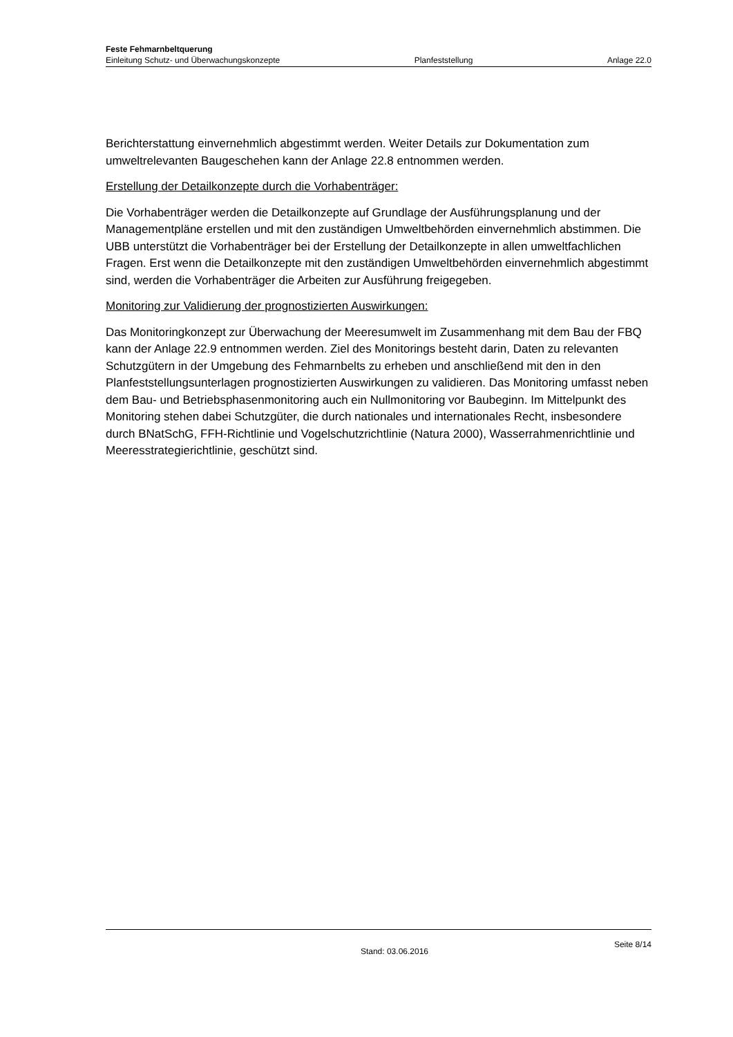Feste Fehmarnbeltquerung
Einleitung Schutz- und Überwachungskonzepte Planfeststellung Anlage 22.0
Berichterstattung einvernehmlich abgestimmt werden. Weiter Details zur Dokumentation zum umweltrelevanten Baugeschehen kann der Anlage 22.8 entnommen werden.
Erstellung der Detailkonzepte durch die Vorhabenträger:
Die Vorhabenträger werden die Detailkonzepte auf Grundlage der Ausführungsplanung und der Managementpläne erstellen und mit den zuständigen Umweltbehörden einvernehmlich abstimmen. Die UBB unterstützt die Vorhabenträger bei der Erstellung der Detailkonzepte in allen umweltfachlichen Fragen. Erst wenn die Detailkonzepte mit den zuständigen Umweltbehörden einvernehmlich abgestimmt sind, werden die Vorhabenträger die Arbeiten zur Ausführung freigegeben.
Monitoring zur Validierung der prognostizierten Auswirkungen:
Das Monitoringkonzept zur Überwachung der Meeresumwelt im Zusammenhang mit dem Bau der FBQ kann der Anlage 22.9 entnommen werden. Ziel des Monitorings besteht darin, Daten zu relevanten Schutzgütern in der Umgebung des Fehmarnbelts zu erheben und anschließend mit den in den Planfeststellungsunterlagen prognostizierten Auswirkungen zu validieren. Das Monitoring umfasst neben dem Bau- und Betriebsphasenmonitoring auch ein Nullmonitoring vor Baubeginn. Im Mittelpunkt des Monitoring stehen dabei Schutzgüter, die durch nationales und internationales Recht, insbesondere durch BNatSchG, FFH-Richtlinie und Vogelschutzrichtlinie (Natura 2000), Wasserrahmenrichtlinie und Meeresstrategierichtlinie, geschützt sind.
Stand: 03.06.2016 Seite 8/14